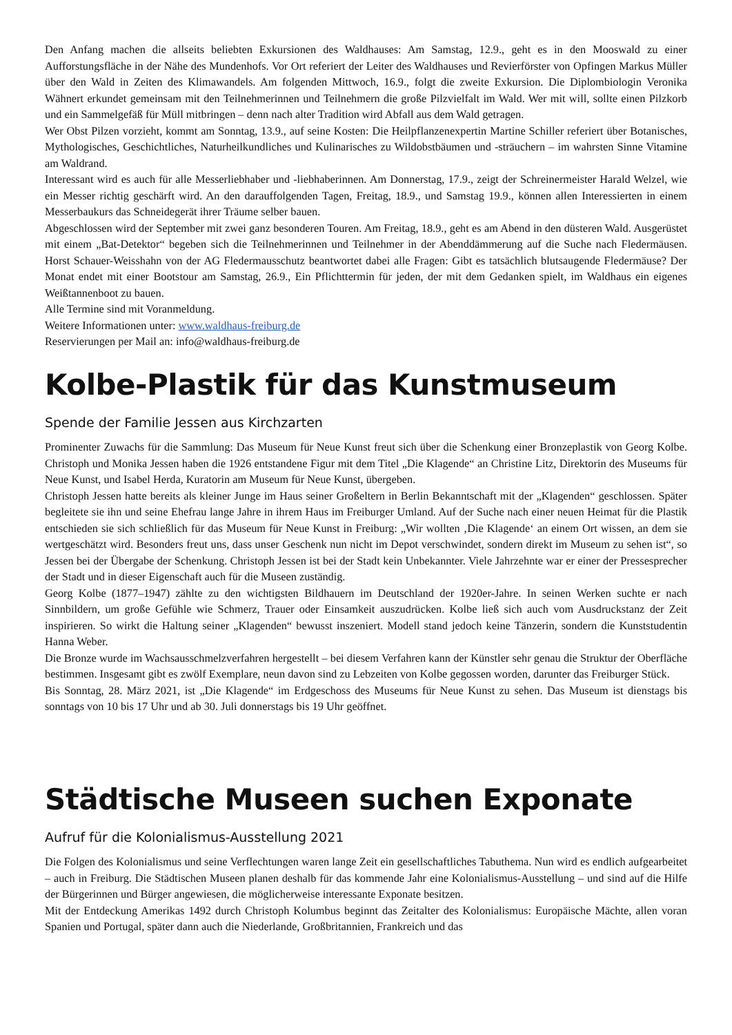Den Anfang machen die allseits beliebten Exkursionen des Waldhauses: Am Samstag, 12.9., geht es in den Mooswald zu einer Aufforstungsfläche in der Nähe des Mundenhofs. Vor Ort referiert der Leiter des Waldhauses und Revierförster von Opfingen Markus Müller über den Wald in Zeiten des Klimawandels. Am folgenden Mittwoch, 16.9., folgt die zweite Exkursion. Die Diplombiologin Veronika Wähnert erkundet gemeinsam mit den Teilnehmerinnen und Teilnehmern die große Pilzvielfalt im Wald. Wer mit will, sollte einen Pilzkorb und ein Sammelgefäß für Müll mitbringen – denn nach alter Tradition wird Abfall aus dem Wald getragen.
Wer Obst Pilzen vorzieht, kommt am Sonntag, 13.9., auf seine Kosten: Die Heilpflanzenexpertin Martine Schiller referiert über Botanisches, Mythologisches, Geschichtliches, Naturheilkundliches und Kulinarisches zu Wildobstbäumen und -sträuchern – im wahrsten Sinne Vitamine am Waldrand.
Interessant wird es auch für alle Messerliebhaber und -liebhaberinnen. Am Donnerstag, 17.9., zeigt der Schreinermeister Harald Welzel, wie ein Messer richtig geschärft wird. An den darauffolgenden Tagen, Freitag, 18.9., und Samstag 19.9., können allen Interessierten in einem Messerbaukurs das Schneidegerät ihrer Träume selber bauen.
Abgeschlossen wird der September mit zwei ganz besonderen Touren. Am Freitag, 18.9., geht es am Abend in den düsteren Wald. Ausgerüstet mit einem „Bat-Detektor“ begeben sich die Teilnehmerinnen und Teilnehmer in der Abenddämmerung auf die Suche nach Fledermäusen. Horst Schauer-Weisshahn von der AG Fledermausschutz beantwortet dabei alle Fragen: Gibt es tatsächlich blutsaugende Fledermäuse? Der Monat endet mit einer Bootstour am Samstag, 26.9., Ein Pflichttermin für jeden, der mit dem Gedanken spielt, im Waldhaus ein eigenes Weißtannenboot zu bauen.
Alle Termine sind mit Voranmeldung.
Weitere Informationen unter: www.waldhaus-freiburg.de
Reservierungen per Mail an: info@waldhaus-freiburg.de
Kolbe-Plastik für das Kunstmuseum
Spende der Familie Jessen aus Kirchzarten
Prominenter Zuwachs für die Sammlung: Das Museum für Neue Kunst freut sich über die Schenkung einer Bronzeplastik von Georg Kolbe. Christoph und Monika Jessen haben die 1926 entstandene Figur mit dem Titel „Die Klagende“ an Christine Litz, Direktorin des Museums für Neue Kunst, und Isabel Herda, Kuratorin am Museum für Neue Kunst, übergeben.
Christoph Jessen hatte bereits als kleiner Junge im Haus seiner Großeltern in Berlin Bekanntschaft mit der „Klagenden“ geschlossen. Später begleitete sie ihn und seine Ehefrau lange Jahre in ihrem Haus im Freiburger Umland. Auf der Suche nach einer neuen Heimat für die Plastik entschieden sie sich schließlich für das Museum für Neue Kunst in Freiburg: „Wir wollten ‚Die Klagende‘ an einem Ort wissen, an dem sie wertgeschätzt wird. Besonders freut uns, dass unser Geschenk nun nicht im Depot verschwindet, sondern direkt im Museum zu sehen ist“, so Jessen bei der Übergabe der Schenkung. Christoph Jessen ist bei der Stadt kein Unbekannter. Viele Jahrzehnte war er einer der Pressesprecher der Stadt und in dieser Eigenschaft auch für die Museen zuständig.
Georg Kolbe (1877–1947) zählte zu den wichtigsten Bildhauern im Deutschland der 1920er-Jahre. In seinen Werken suchte er nach Sinnbildern, um große Gefühle wie Schmerz, Trauer oder Einsamkeit auszudrücken. Kolbe ließ sich auch vom Ausdruckstanz der Zeit inspirieren. So wirkt die Haltung seiner „Klagenden“ bewusst inszeniert. Modell stand jedoch keine Tänzerin, sondern die Kunststudentin Hanna Weber.
Die Bronze wurde im Wachsausschmelzverfahren hergestellt – bei diesem Verfahren kann der Künstler sehr genau die Struktur der Oberfläche bestimmen. Insgesamt gibt es zwölf Exemplare, neun davon sind zu Lebzeiten von Kolbe gegossen worden, darunter das Freiburger Stück.
Bis Sonntag, 28. März 2021, ist „Die Klagende“ im Erdgeschoss des Museums für Neue Kunst zu sehen. Das Museum ist dienstags bis sonntags von 10 bis 17 Uhr und ab 30. Juli donnerstags bis 19 Uhr geöffnet.
Städtische Museen suchen Exponate
Aufruf für die Kolonialismus-Ausstellung 2021
Die Folgen des Kolonialismus und seine Verflechtungen waren lange Zeit ein gesellschaftliches Tabuthema. Nun wird es endlich aufgearbeitet – auch in Freiburg. Die Städtischen Museen planen deshalb für das kommende Jahr eine Kolonialismus-Ausstellung – und sind auf die Hilfe der Bürgerinnen und Bürger angewiesen, die möglicherweise interessante Exponate besitzen.
Mit der Entdeckung Amerikas 1492 durch Christoph Kolumbus beginnt das Zeitalter des Kolonialismus: Europäische Mächte, allen voran Spanien und Portugal, später dann auch die Niederlande, Großbritannien, Frankreich und das